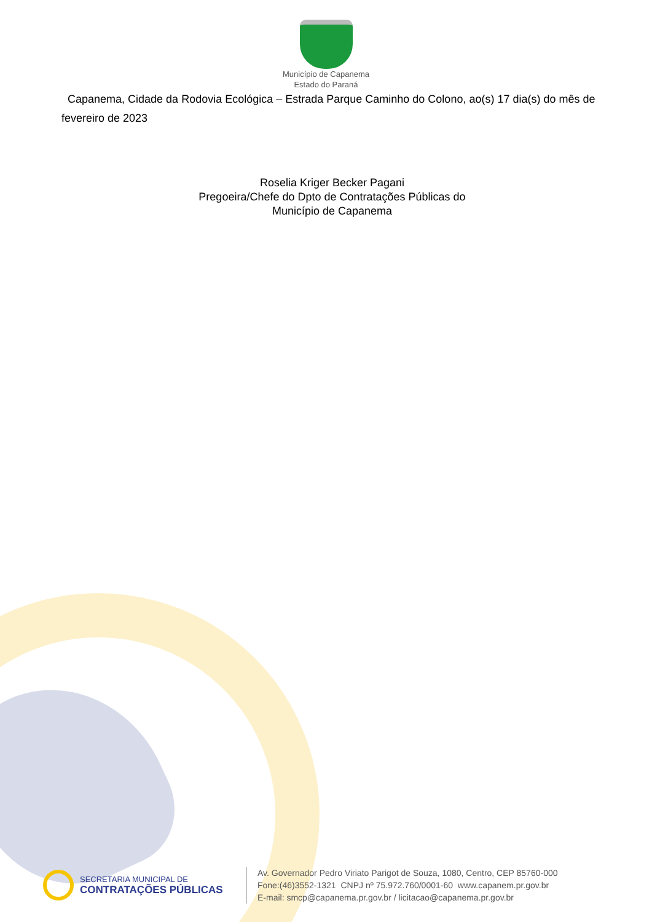Município de Capanema
Estado do Paraná
Capanema, Cidade da Rodovia Ecológica – Estrada Parque Caminho do Colono, ao(s) 17 dia(s) do mês de fevereiro de 2023
Roselia Kriger Becker Pagani
Pregoeira/Chefe do Dpto de Contratações Públicas do
Município de Capanema
SECRETARIA MUNICIPAL DE
CONTRATAÇÕES PÚBLICAS
Av. Governador Pedro Viriato Parigot de Souza, 1080, Centro, CEP 85760-000
Fone:(46)3552-1321 CNPJ nº 75.972.760/0001-60 www.capanem.pr.gov.br
E-mail: smcp@capanema.pr.gov.br / licitacao@capanema.pr.gov.br